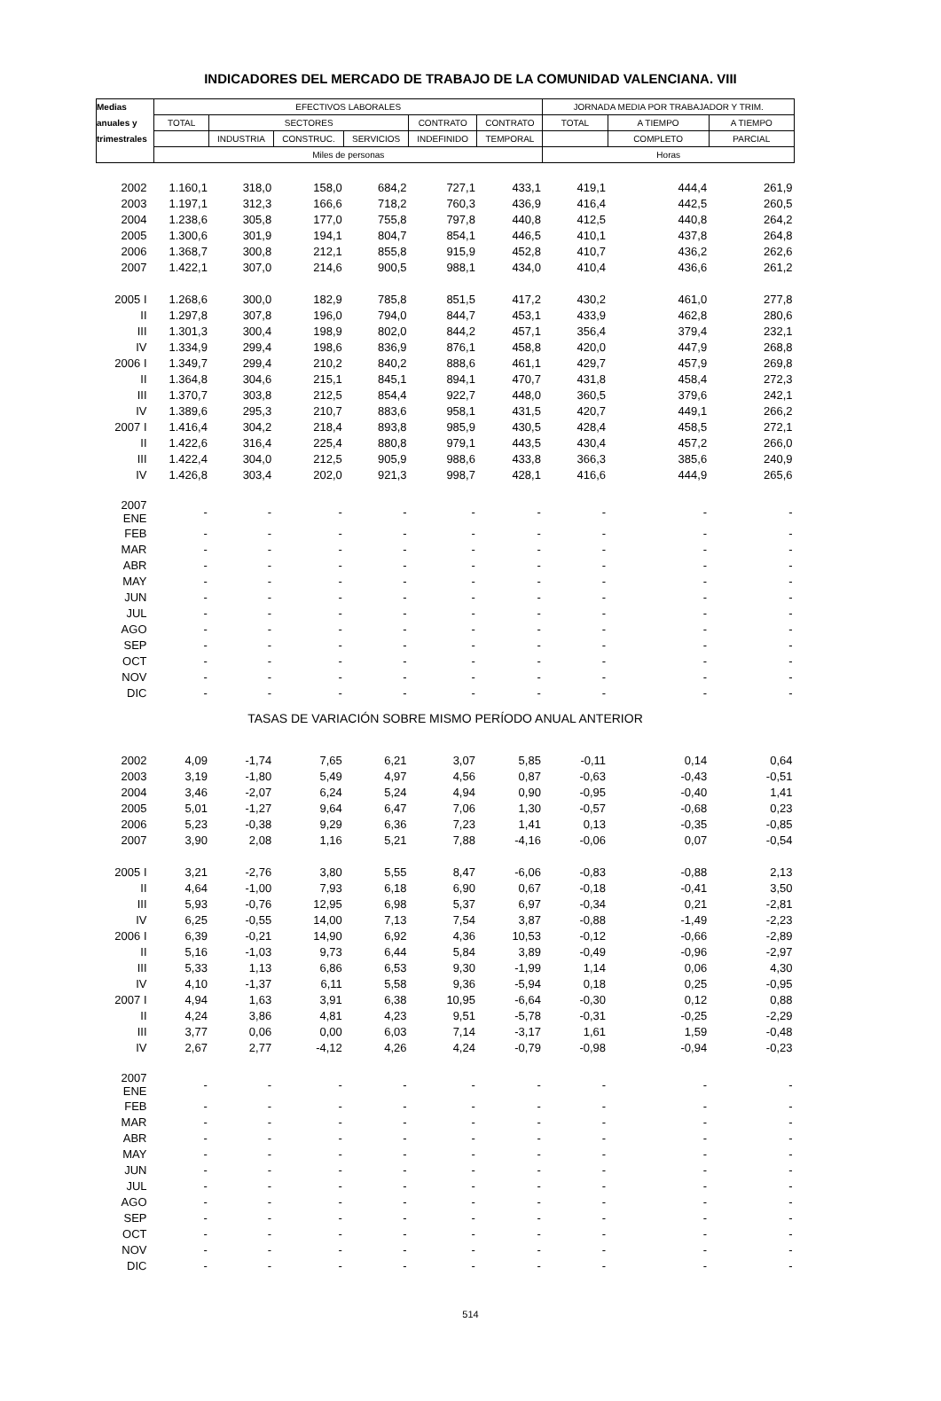INDICADORES DEL MERCADO DE TRABAJO DE LA COMUNIDAD VALENCIANA. VIII
| Medias | EFECTIVOS LABORALES | | | | | | JORNADA MEDIA POR TRABAJADOR Y TRIM. | | |
| --- | --- | --- | --- | --- | --- | --- | --- | --- | --- |
| anuales y | TOTAL | SECTORES | | | CONTRATO | CONTRATO | TOTAL | A TIEMPO | A TIEMPO |
| trimestrales | | INDUSTRIA | CONSTRUC. | SERVICIOS | INDEFINIDO | TEMPORAL | | COMPLETO | PARCIAL |
| | Miles de personas | | | | | | Horas | | |
| 2002 | 1.160,1 | 318,0 | 158,0 | 684,2 | 727,1 | 433,1 | 419,1 | 444,4 | 261,9 |
| 2003 | 1.197,1 | 312,3 | 166,6 | 718,2 | 760,3 | 436,9 | 416,4 | 442,5 | 260,5 |
| 2004 | 1.238,6 | 305,8 | 177,0 | 755,8 | 797,8 | 440,8 | 412,5 | 440,8 | 264,2 |
| 2005 | 1.300,6 | 301,9 | 194,1 | 804,7 | 854,1 | 446,5 | 410,1 | 437,8 | 264,8 |
| 2006 | 1.368,7 | 300,8 | 212,1 | 855,8 | 915,9 | 452,8 | 410,7 | 436,2 | 262,6 |
| 2007 | 1.422,1 | 307,0 | 214,6 | 900,5 | 988,1 | 434,0 | 410,4 | 436,6 | 261,2 |
| 2005 I | 1.268,6 | 300,0 | 182,9 | 785,8 | 851,5 | 417,2 | 430,2 | 461,0 | 277,8 |
| II | 1.297,8 | 307,8 | 196,0 | 794,0 | 844,7 | 453,1 | 433,9 | 462,8 | 280,6 |
| III | 1.301,3 | 300,4 | 198,9 | 802,0 | 844,2 | 457,1 | 356,4 | 379,4 | 232,1 |
| IV | 1.334,9 | 299,4 | 198,6 | 836,9 | 876,1 | 458,8 | 420,0 | 447,9 | 268,8 |
| 2006 I | 1.349,7 | 299,4 | 210,2 | 840,2 | 888,6 | 461,1 | 429,7 | 457,9 | 269,8 |
| II | 1.364,8 | 304,6 | 215,1 | 845,1 | 894,1 | 470,7 | 431,8 | 458,4 | 272,3 |
| III | 1.370,7 | 303,8 | 212,5 | 854,4 | 922,7 | 448,0 | 360,5 | 379,6 | 242,1 |
| IV | 1.389,6 | 295,3 | 210,7 | 883,6 | 958,1 | 431,5 | 420,7 | 449,1 | 266,2 |
| 2007 I | 1.416,4 | 304,2 | 218,4 | 893,8 | 985,9 | 430,5 | 428,4 | 458,5 | 272,1 |
| II | 1.422,6 | 316,4 | 225,4 | 880,8 | 979,1 | 443,5 | 430,4 | 457,2 | 266,0 |
| III | 1.422,4 | 304,0 | 212,5 | 905,9 | 988,6 | 433,8 | 366,3 | 385,6 | 240,9 |
| IV | 1.426,8 | 303,4 | 202,0 | 921,3 | 998,7 | 428,1 | 416,6 | 444,9 | 265,6 |
| 2007 ENE | - | - | - | - | - | - | - | - | - |
| FEB | - | - | - | - | - | - | - | - | - |
| MAR | - | - | - | - | - | - | - | - | - |
| ABR | - | - | - | - | - | - | - | - | - |
| MAY | - | - | - | - | - | - | - | - | - |
| JUN | - | - | - | - | - | - | - | - | - |
| JUL | - | - | - | - | - | - | - | - | - |
| AGO | - | - | - | - | - | - | - | - | - |
| SEP | - | - | - | - | - | - | - | - | - |
| OCT | - | - | - | - | - | - | - | - | - |
| NOV | - | - | - | - | - | - | - | - | - |
| DIC | - | - | - | - | - | - | - | - | - |
| TASAS DE VARIACIÓN SOBRE MISMO PERÍODO ANUAL ANTERIOR | | | | | | | | | |
| 2002 | 4,09 | -1,74 | 7,65 | 6,21 | 3,07 | 5,85 | -0,11 | 0,14 | 0,64 |
| 2003 | 3,19 | -1,80 | 5,49 | 4,97 | 4,56 | 0,87 | -0,63 | -0,43 | -0,51 |
| 2004 | 3,46 | -2,07 | 6,24 | 5,24 | 4,94 | 0,90 | -0,95 | -0,40 | 1,41 |
| 2005 | 5,01 | -1,27 | 9,64 | 6,47 | 7,06 | 1,30 | -0,57 | -0,68 | 0,23 |
| 2006 | 5,23 | -0,38 | 9,29 | 6,36 | 7,23 | 1,41 | 0,13 | -0,35 | -0,85 |
| 2007 | 3,90 | 2,08 | 1,16 | 5,21 | 7,88 | -4,16 | -0,06 | 0,07 | -0,54 |
| 2005 I | 3,21 | -2,76 | 3,80 | 5,55 | 8,47 | -6,06 | -0,83 | -0,88 | 2,13 |
| II | 4,64 | -1,00 | 7,93 | 6,18 | 6,90 | 0,67 | -0,18 | -0,41 | 3,50 |
| III | 5,93 | -0,76 | 12,95 | 6,98 | 5,37 | 6,97 | -0,34 | 0,21 | -2,81 |
| IV | 6,25 | -0,55 | 14,00 | 7,13 | 7,54 | 3,87 | -0,88 | -1,49 | -2,23 |
| 2006 I | 6,39 | -0,21 | 14,90 | 6,92 | 4,36 | 10,53 | -0,12 | -0,66 | -2,89 |
| II | 5,16 | -1,03 | 9,73 | 6,44 | 5,84 | 3,89 | -0,49 | -0,96 | -2,97 |
| III | 5,33 | 1,13 | 6,86 | 6,53 | 9,30 | -1,99 | 1,14 | 0,06 | 4,30 |
| IV | 4,10 | -1,37 | 6,11 | 5,58 | 9,36 | -5,94 | 0,18 | 0,25 | -0,95 |
| 2007 I | 4,94 | 1,63 | 3,91 | 6,38 | 10,95 | -6,64 | -0,30 | 0,12 | 0,88 |
| II | 4,24 | 3,86 | 4,81 | 4,23 | 9,51 | -5,78 | -0,31 | -0,25 | -2,29 |
| III | 3,77 | 0,06 | 0,00 | 6,03 | 7,14 | -3,17 | 1,61 | 1,59 | -0,48 |
| IV | 2,67 | 2,77 | -4,12 | 4,26 | 4,24 | -0,79 | -0,98 | -0,94 | -0,23 |
| 2007 ENE | - | - | - | - | - | - | - | - | - |
| FEB | - | - | - | - | - | - | - | - | - |
| MAR | - | - | - | - | - | - | - | - | - |
| ABR | - | - | - | - | - | - | - | - | - |
| MAY | - | - | - | - | - | - | - | - | - |
| JUN | - | - | - | - | - | - | - | - | - |
| JUL | - | - | - | - | - | - | - | - | - |
| AGO | - | - | - | - | - | - | - | - | - |
| SEP | - | - | - | - | - | - | - | - | - |
| OCT | - | - | - | - | - | - | - | - | - |
| NOV | - | - | - | - | - | - | - | - | - |
| DIC | - | - | - | - | - | - | - | - | - |
514